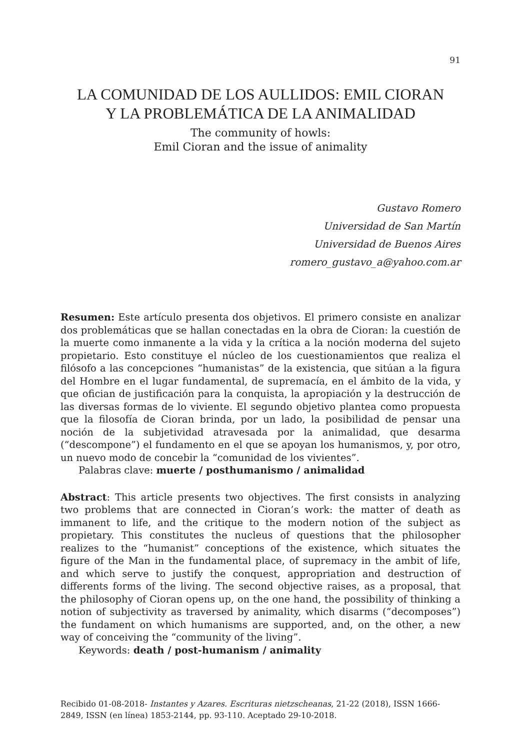91
LA COMUNIDAD DE LOS AULLIDOS: EMIL CIORAN
Y LA PROBLEMÁTICA DE LA ANIMALIDAD
The community of howls:
Emil Cioran and the issue of animality
Gustavo Romero
Universidad de San Martín
Universidad de Buenos Aires
romero_gustavo_a@yahoo.com.ar
Resumen: Este artículo presenta dos objetivos. El primero consiste en analizar dos problemáticas que se hallan conectadas en la obra de Cioran: la cuestión de la muerte como inmanente a la vida y la crítica a la noción moderna del sujeto propietario. Esto constituye el núcleo de los cuestionamientos que realiza el filósofo a las concepciones “humanistas” de la existencia, que sitúan a la figura del Hombre en el lugar fundamental, de supremacía, en el ámbito de la vida, y que ofician de justificación para la conquista, la apropiación y la destrucción de las diversas formas de lo viviente. El segundo objetivo plantea como propuesta que la filosofía de Cioran brinda, por un lado, la posibilidad de pensar una noción de la subjetividad atravesada por la animalidad, que desarma (“descompone”) el fundamento en el que se apoyan los humanismos, y, por otro, un nuevo modo de concebir la “comunidad de los vivientes”.
Palabras clave: muerte / posthumanismo / animalidad
Abstract: This article presents two objectives. The first consists in analyzing two problems that are connected in Cioran’s work: the matter of death as immanent to life, and the critique to the modern notion of the subject as propietary. This constitutes the nucleus of questions that the philosopher realizes to the “humanist” conceptions of the existence, which situates the figure of the Man in the fundamental place, of supremacy in the ambit of life, and which serve to justify the conquest, appropriation and destruction of differents forms of the living. The second objective raises, as a proposal, that the philosophy of Cioran opens up, on the one hand, the possibility of thinking a notion of subjectivity as traversed by animality, which disarms (“decomposes”) the fundament on which humanisms are supported, and, on the other, a new way of conceiving the “community of the living”.
Keywords: death / post-humanism / animality
Recibido 01-08-2018- Instantes y Azares. Escrituras nietzscheanas, 21-22 (2018), ISSN 1666-2849, ISSN (en línea) 1853-2144, pp. 93-110. Aceptado 29-10-2018.